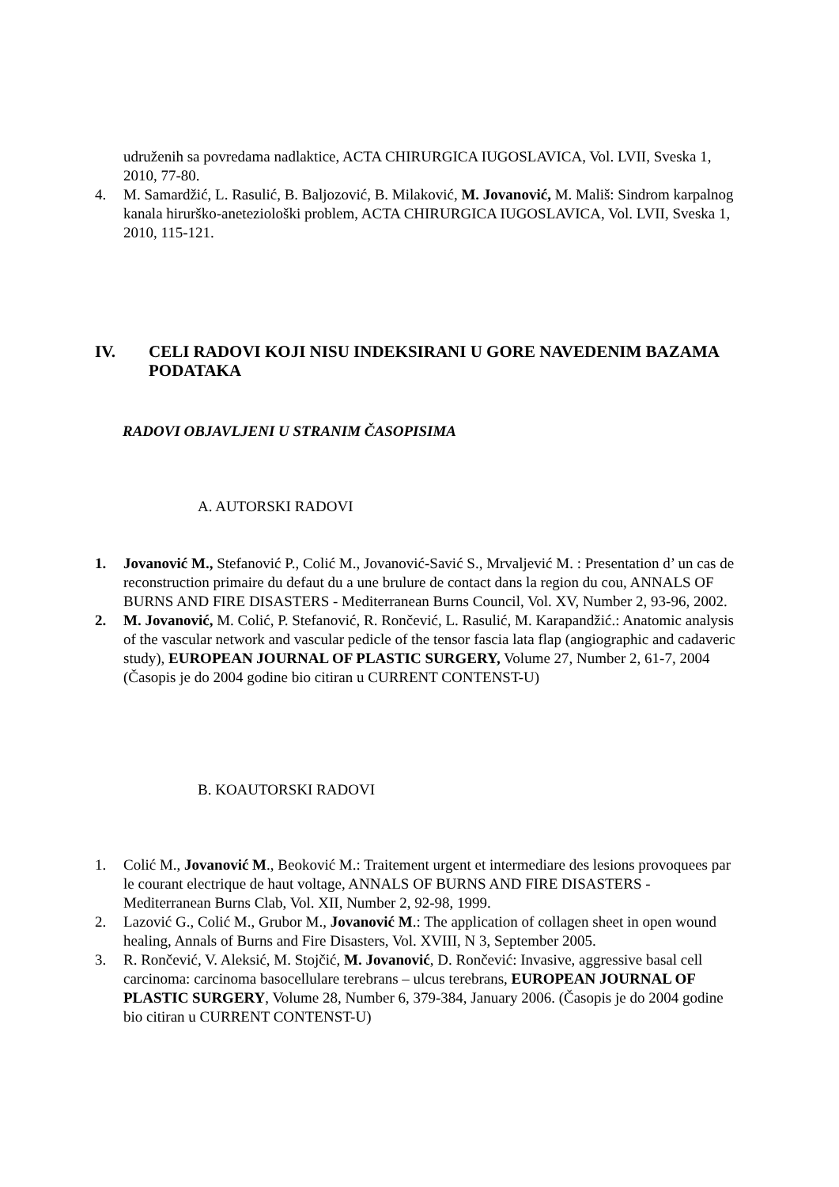udruženih sa povredama nadlaktice, ACTA CHIRURGICA IUGOSLAVICA, Vol. LVII, Sveska 1, 2010, 77-80.
4. M. Samardžić, L. Rasulić, B. Baljozović, B. Milaković, M. Jovanović, M. Mališ: Sindrom karpalnog kanala hirurško-aneteziološki problem, ACTA CHIRURGICA IUGOSLAVICA, Vol. LVII, Sveska 1, 2010, 115-121.
IV. CELI RADOVI KOJI NISU INDEKSIRANI U GORE NAVEDENIM BAZAMA PODATAKA
RADOVI OBJAVLJENI U STRANIM ČASOPISIMA
A. AUTORSKI RADOVI
1. Jovanović M., Stefanović P., Colić M., Jovanović-Savić S., Mrvaljević M. : Presentation d’ un cas de reconstruction primaire du defaut du a une brulure de contact dans la region du cou, ANNALS OF BURNS AND FIRE DISASTERS - Mediterranean Burns Council, Vol. XV, Number 2, 93-96, 2002.
2. M. Jovanović, M. Colić, P. Stefanović, R. Rončević, L. Rasulić, M. Karapandžić.: Anatomic analysis of the vascular network and vascular pedicle of the tensor fascia lata flap (angiographic and cadaveric study), EUROPEAN JOURNAL OF PLASTIC SURGERY, Volume 27, Number 2, 61-7, 2004 (Časopis je do 2004 godine bio citiran u CURRENT CONTENST-U)
B. KOAUTORSKI RADOVI
1. Colić M., Jovanović M., Beoković M.: Traitement urgent et intermediare des lesions provoquees par le courant electrique de haut voltage, ANNALS OF BURNS AND FIRE DISASTERS - Mediterranean Burns Clab, Vol. XII, Number 2, 92-98, 1999.
2. Lazović G., Colić M., Grubor M., Jovanović M.: The application of collagen sheet in open wound healing, Annals of Burns and Fire Disasters, Vol. XVIII, N 3, September 2005.
3. R. Rončević, V. Aleksić, M. Stojčić, M. Jovanović, D. Rončević: Invasive, aggressive basal cell carcinoma: carcinoma basocellulare terebrans – ulcus terebrans, EUROPEAN JOURNAL OF PLASTIC SURGERY, Volume 28, Number 6, 379-384, January 2006. (Časopis je do 2004 godine bio citiran u CURRENT CONTENST-U)